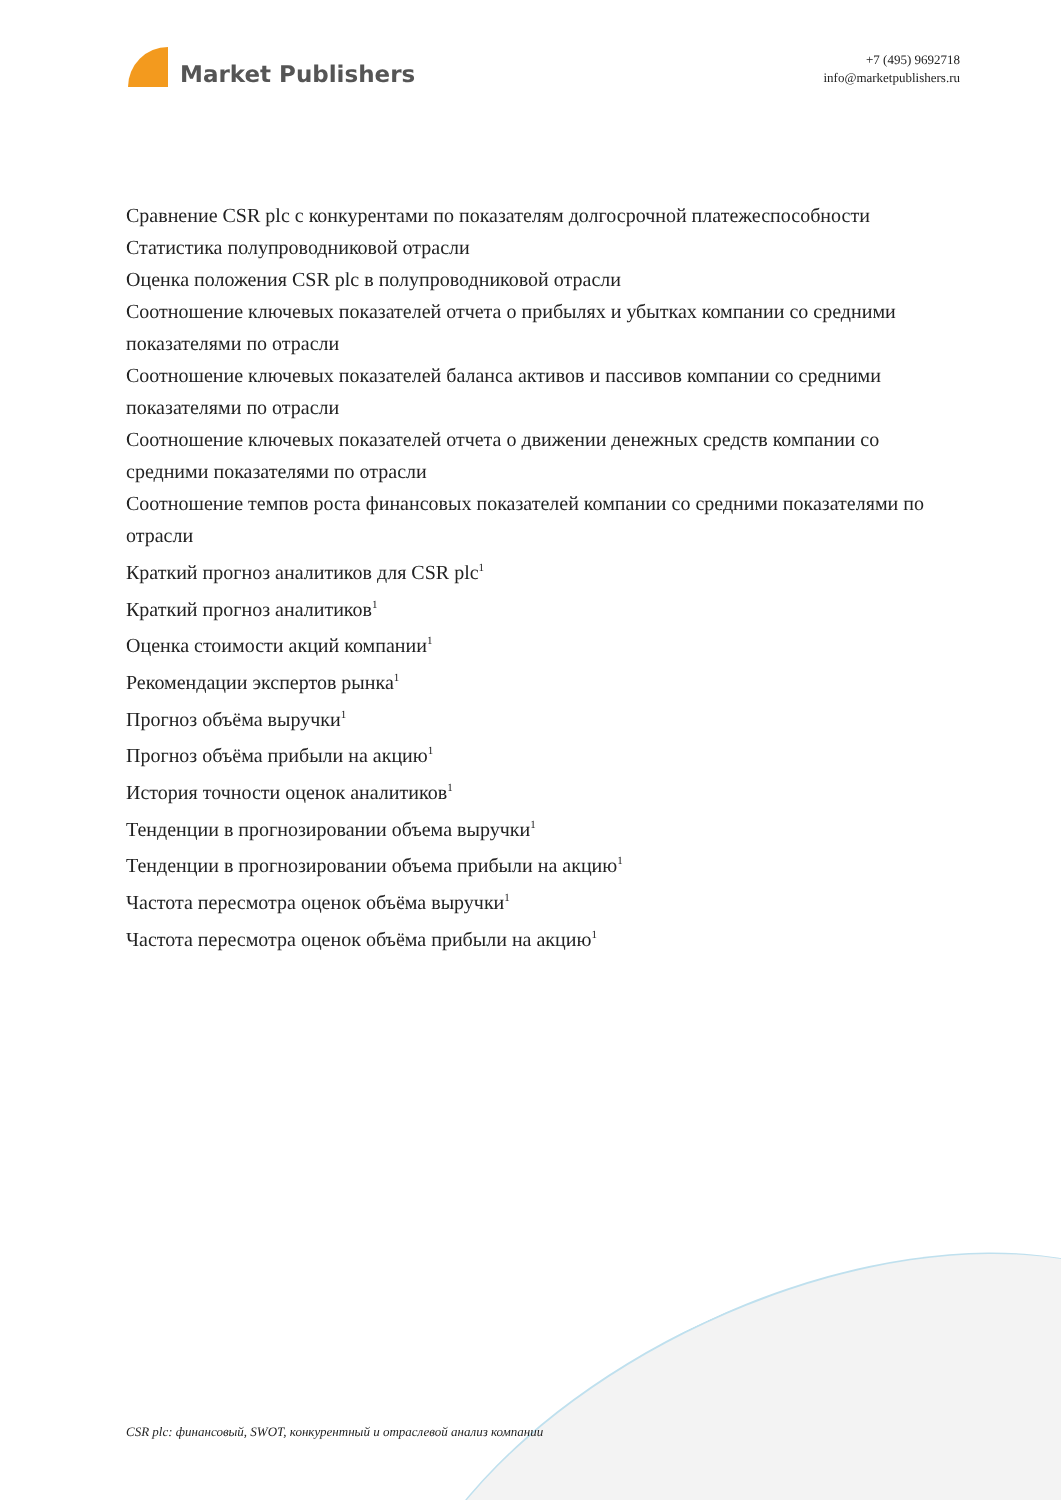Market Publishers
+7 (495) 9692718
info@marketpublishers.ru
Сравнение CSR plc с конкурентами по показателям долгосрочной платежеспособности
Статистика полупроводниковой отрасли
Оценка положения CSR plc в полупроводниковой отрасли
Соотношение ключевых показателей отчета о прибылях и убытках компании со средними показателями по отрасли
Соотношение ключевых показателей баланса активов и пассивов компании со средними показателями по отрасли
Соотношение ключевых показателей отчета о движении денежных средств компании со средними показателями по отрасли
Соотношение темпов роста финансовых показателей компании со средними показателями по отрасли
Краткий прогноз аналитиков для CSR plc<sup>1</sup>
Краткий прогноз аналитиков<sup>1</sup>
Оценка стоимости акций компании<sup>1</sup>
Рекомендации экспертов рынка<sup>1</sup>
Прогноз объёма выручки<sup>1</sup>
Прогноз объёма прибыли на акцию<sup>1</sup>
История точности оценок аналитиков<sup>1</sup>
Тенденции в прогнозировании объема выручки<sup>1</sup>
Тенденции в прогнозировании объема прибыли на акцию<sup>1</sup>
Частота пересмотра оценок объёма выручки<sup>1</sup>
Частота пересмотра оценок объёма прибыли на акцию<sup>1</sup>
CSR plc: финансовый, SWOT, конкурентный и отраслевой анализ компании